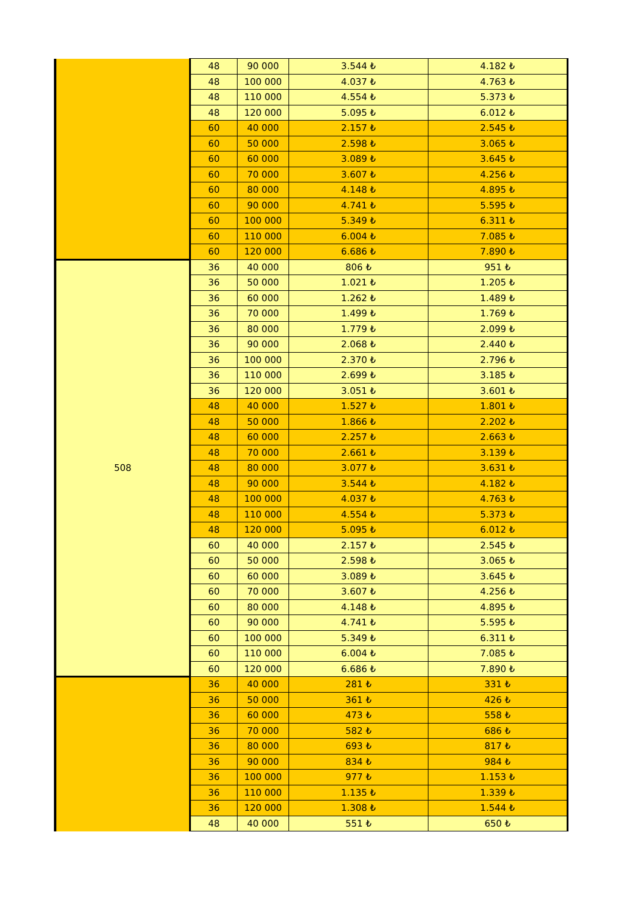| | 48 | 90 000 | 3.544 ₺ | 4.182 ₺ |
| | 48 | 100 000 | 4.037 ₺ | 4.763 ₺ |
| | 48 | 110 000 | 4.554 ₺ | 5.373 ₺ |
| | 48 | 120 000 | 5.095 ₺ | 6.012 ₺ |
| | 60 | 40 000 | 2.157 ₺ | 2.545 ₺ |
| | 60 | 50 000 | 2.598 ₺ | 3.065 ₺ |
| | 60 | 60 000 | 3.089 ₺ | 3.645 ₺ |
| | 60 | 70 000 | 3.607 ₺ | 4.256 ₺ |
| | 60 | 80 000 | 4.148 ₺ | 4.895 ₺ |
| | 60 | 90 000 | 4.741 ₺ | 5.595 ₺ |
| | 60 | 100 000 | 5.349 ₺ | 6.311 ₺ |
| | 60 | 110 000 | 6.004 ₺ | 7.085 ₺ |
| | 60 | 120 000 | 6.686 ₺ | 7.890 ₺ |
| 508 | 36 | 40 000 | 806 ₺ | 951 ₺ |
| | 36 | 50 000 | 1.021 ₺ | 1.205 ₺ |
| | 36 | 60 000 | 1.262 ₺ | 1.489 ₺ |
| | 36 | 70 000 | 1.499 ₺ | 1.769 ₺ |
| | 36 | 80 000 | 1.779 ₺ | 2.099 ₺ |
| | 36 | 90 000 | 2.068 ₺ | 2.440 ₺ |
| | 36 | 100 000 | 2.370 ₺ | 2.796 ₺ |
| | 36 | 110 000 | 2.699 ₺ | 3.185 ₺ |
| | 36 | 120 000 | 3.051 ₺ | 3.601 ₺ |
| | 48 | 40 000 | 1.527 ₺ | 1.801 ₺ |
| | 48 | 50 000 | 1.866 ₺ | 2.202 ₺ |
| | 48 | 60 000 | 2.257 ₺ | 2.663 ₺ |
| | 48 | 70 000 | 2.661 ₺ | 3.139 ₺ |
| | 48 | 80 000 | 3.077 ₺ | 3.631 ₺ |
| | 48 | 90 000 | 3.544 ₺ | 4.182 ₺ |
| | 48 | 100 000 | 4.037 ₺ | 4.763 ₺ |
| | 48 | 110 000 | 4.554 ₺ | 5.373 ₺ |
| | 48 | 120 000 | 5.095 ₺ | 6.012 ₺ |
| | 60 | 40 000 | 2.157 ₺ | 2.545 ₺ |
| | 60 | 50 000 | 2.598 ₺ | 3.065 ₺ |
| | 60 | 60 000 | 3.089 ₺ | 3.645 ₺ |
| | 60 | 70 000 | 3.607 ₺ | 4.256 ₺ |
| | 60 | 80 000 | 4.148 ₺ | 4.895 ₺ |
| | 60 | 90 000 | 4.741 ₺ | 5.595 ₺ |
| | 60 | 100 000 | 5.349 ₺ | 6.311 ₺ |
| | 60 | 110 000 | 6.004 ₺ | 7.085 ₺ |
| | 60 | 120 000 | 6.686 ₺ | 7.890 ₺ |
| | 36 | 40 000 | 281 ₺ | 331 ₺ |
| | 36 | 50 000 | 361 ₺ | 426 ₺ |
| | 36 | 60 000 | 473 ₺ | 558 ₺ |
| | 36 | 70 000 | 582 ₺ | 686 ₺ |
| | 36 | 80 000 | 693 ₺ | 817 ₺ |
| | 36 | 90 000 | 834 ₺ | 984 ₺ |
| | 36 | 100 000 | 977 ₺ | 1.153 ₺ |
| | 36 | 110 000 | 1.135 ₺ | 1.339 ₺ |
| | 36 | 120 000 | 1.308 ₺ | 1.544 ₺ |
| | 48 | 40 000 | 551 ₺ | 650 ₺ |